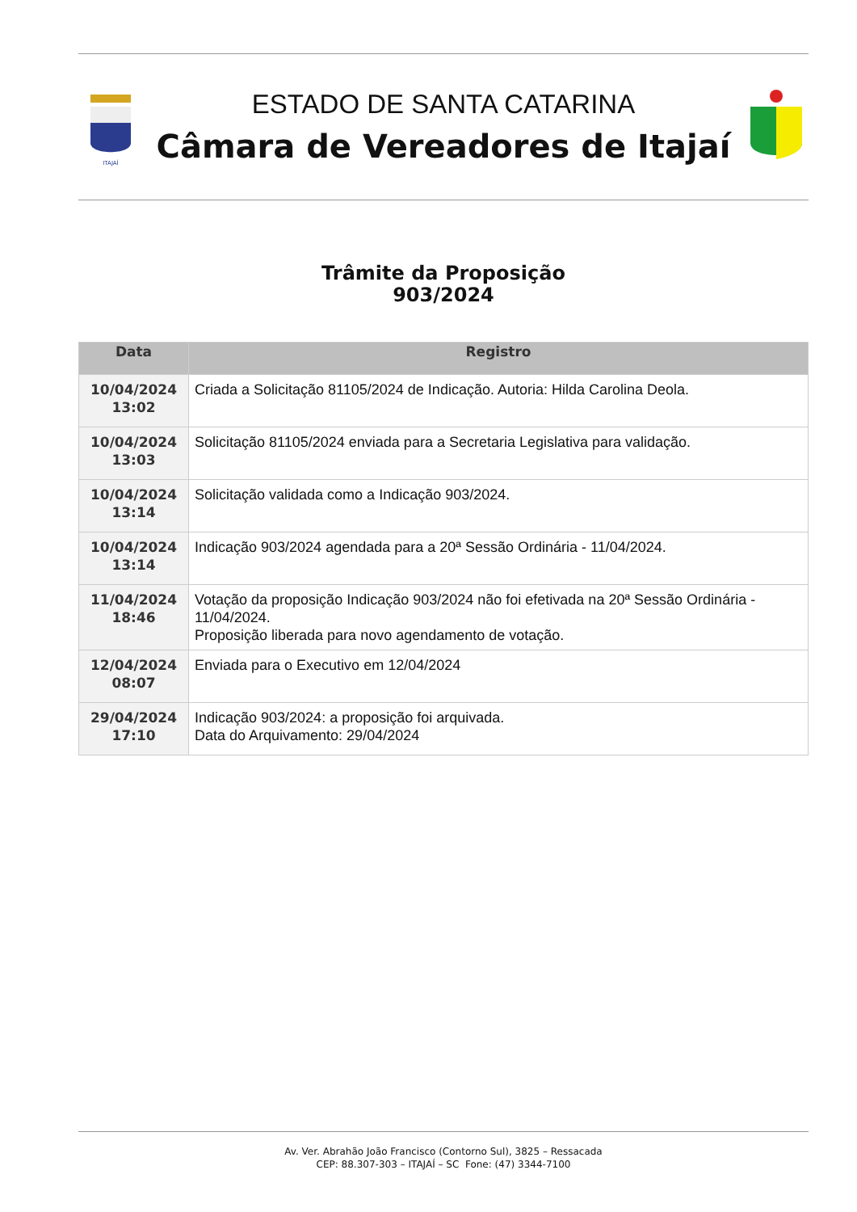ITAJAÍ
ESTADO DE SANTA CATARINA
Câmara de Vereadores de Itajaí
Trâmite da Proposição
903/2024
| Data | Registro |
| --- | --- |
| 10/04/2024 13:02 | Criada a Solicitação 81105/2024 de Indicação. Autoria: Hilda Carolina Deola. |
| 10/04/2024 13:03 | Solicitação 81105/2024 enviada para a Secretaria Legislativa para validação. |
| 10/04/2024 13:14 | Solicitação validada como a Indicação 903/2024. |
| 10/04/2024 13:14 | Indicação 903/2024 agendada para a 20ª Sessão Ordinária - 11/04/2024. |
| 11/04/2024 18:46 | Votação da proposição Indicação 903/2024 não foi efetivada na 20ª Sessão Ordinária - 11/04/2024. Proposição liberada para novo agendamento de votação. |
| 12/04/2024 08:07 | Enviada para o Executivo em 12/04/2024 |
| 29/04/2024 17:10 | Indicação 903/2024: a proposição foi arquivada. Data do Arquivamento: 29/04/2024 |
Av. Ver. Abrahão João Francisco (Contorno Sul), 3825 – Ressacada
CEP: 88.307-303 – ITAJAÍ – SC Fone: (47) 3344-7100